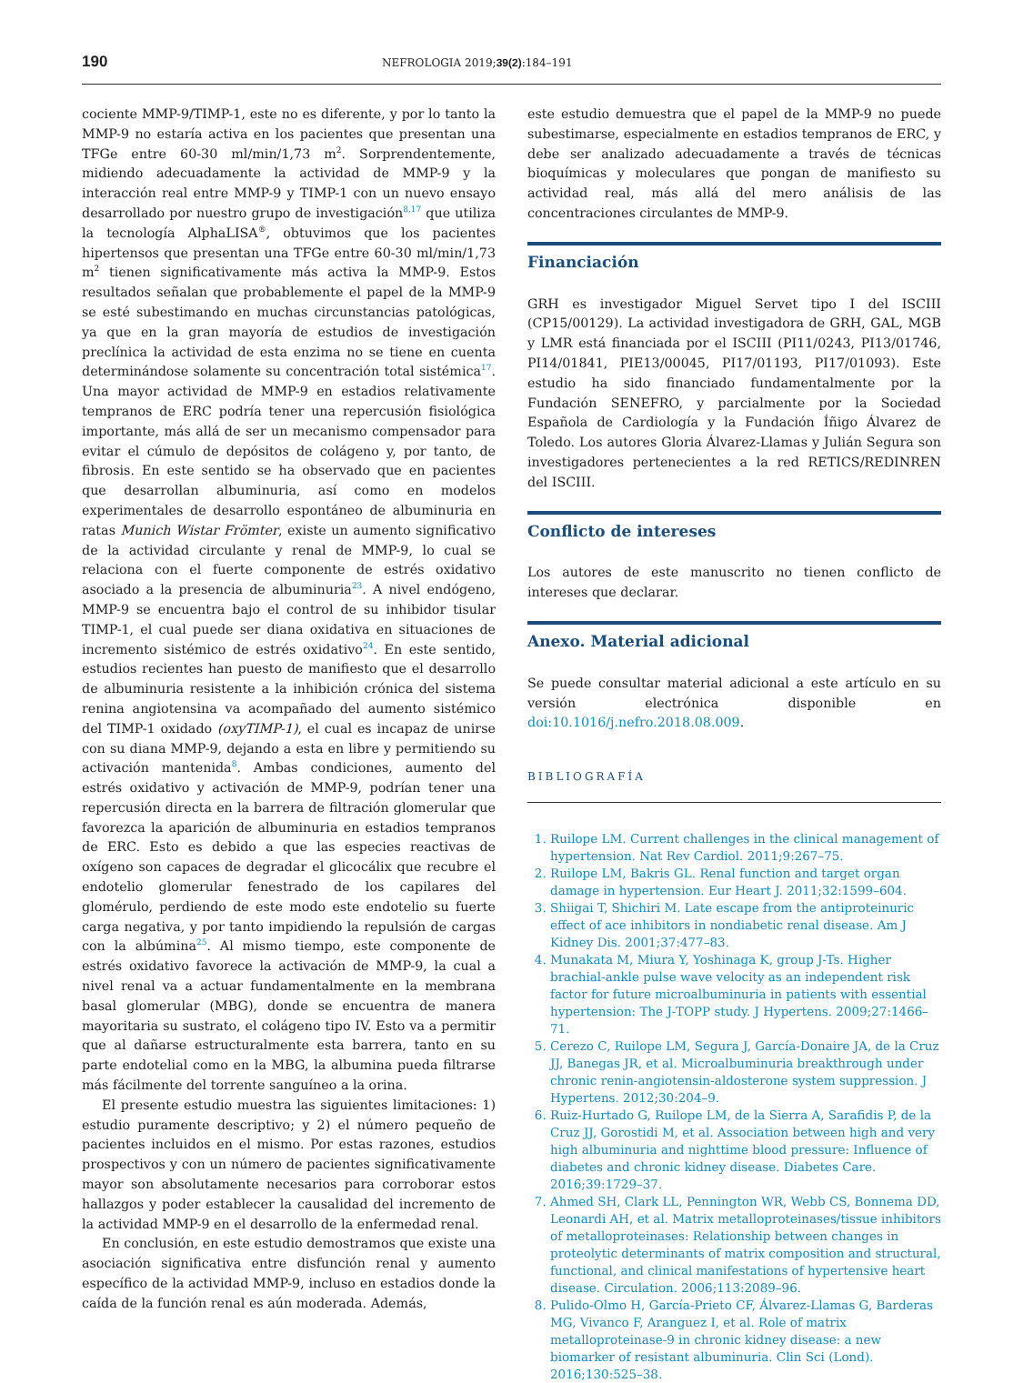190 NEFROLOGIA 2019;39(2):184–191
cociente MMP-9/TIMP-1, este no es diferente, y por lo tanto la MMP-9 no estaría activa en los pacientes que presentan una TFGe entre 60-30 ml/min/1,73 m<sup>2</sup>. Sorprendentemente, midiendo adecuadamente la actividad de MMP-9 y la interacción real entre MMP-9 y TIMP-1 con un nuevo ensayo desarrollado por nuestro grupo de investigación<sup>8,17</sup> que utiliza la tecnología AlphaLISA<sup>®</sup>, obtuvimos que los pacientes hipertensos que presentan una TFGe entre 60-30 ml/min/1,73 m<sup>2</sup> tienen significativamente más activa la MMP-9. Estos resultados señalan que probablemente el papel de la MMP-9 se esté subestimando en muchas circunstancias patológicas, ya que en la gran mayoría de estudios de investigación preclínica la actividad de esta enzima no se tiene en cuenta determinándose solamente su concentración total sistémica<sup>17</sup>. Una mayor actividad de MMP-9 en estadios relativamente tempranos de ERC podría tener una repercusión fisiológica importante, más allá de ser un mecanismo compensador para evitar el cúmulo de depósitos de colágeno y, por tanto, de fibrosis. En este sentido se ha observado que en pacientes que desarrollan albuminuria, así como en modelos experimentales de desarrollo espontáneo de albuminuria en ratas Munich Wistar Frömter, existe un aumento significativo de la actividad circulante y renal de MMP-9, lo cual se relaciona con el fuerte componente de estrés oxidativo asociado a la presencia de albuminuria<sup>23</sup>. A nivel endógeno, MMP-9 se encuentra bajo el control de su inhibidor tisular TIMP-1, el cual puede ser diana oxidativa en situaciones de incremento sistémico de estrés oxidativo<sup>24</sup>. En este sentido, estudios recientes han puesto de manifiesto que el desarrollo de albuminuria resistente a la inhibición crónica del sistema renina angiotensina va acompañado del aumento sistémico del TIMP-1 oxidado (oxyTIMP-1), el cual es incapaz de unirse con su diana MMP-9, dejando a esta en libre y permitiendo su activación mantenida<sup>8</sup>. Ambas condiciones, aumento del estrés oxidativo y activación de MMP-9, podrían tener una repercusión directa en la barrera de filtración glomerular que favorezca la aparición de albuminuria en estadios tempranos de ERC. Esto es debido a que las especies reactivas de oxígeno son capaces de degradar el glicocálix que recubre el endotelio glomerular fenestrado de los capilares del glomérulo, perdiendo de este modo este endotelio su fuerte carga negativa, y por tanto impidiendo la repulsión de cargas con la albúmina<sup>25</sup>. Al mismo tiempo, este componente de estrés oxidativo favorece la activación de MMP-9, la cual a nivel renal va a actuar fundamentalmente en la membrana basal glomerular (MBG), donde se encuentra de manera mayoritaria su sustrato, el colágeno tipo IV. Esto va a permitir que al dañarse estructuralmente esta barrera, tanto en su parte endotelial como en la MBG, la albumina pueda filtrarse más fácilmente del torrente sanguíneo a la orina.
El presente estudio muestra las siguientes limitaciones: 1) estudio puramente descriptivo; y 2) el número pequeño de pacientes incluidos en el mismo. Por estas razones, estudios prospectivos y con un número de pacientes significativamente mayor son absolutamente necesarios para corroborar estos hallazgos y poder establecer la causalidad del incremento de la actividad MMP-9 en el desarrollo de la enfermedad renal.
En conclusión, en este estudio demostramos que existe una asociación significativa entre disfunción renal y aumento específico de la actividad MMP-9, incluso en estadios donde la caída de la función renal es aún moderada. Además,
este estudio demuestra que el papel de la MMP-9 no puede subestimarse, especialmente en estadios tempranos de ERC, y debe ser analizado adecuadamente a través de técnicas bioquímicas y moleculares que pongan de manifiesto su actividad real, más allá del mero análisis de las concentraciones circulantes de MMP-9.
Financiación
GRH es investigador Miguel Servet tipo I del ISCIII (CP15/00129). La actividad investigadora de GRH, GAL, MGB y LMR está financiada por el ISCIII (PI11/0243, PI13/01746, PI14/01841, PIE13/00045, PI17/01193, PI17/01093). Este estudio ha sido financiado fundamentalmente por la Fundación SENEFRO, y parcialmente por la Sociedad Española de Cardiología y la Fundación Íñigo Álvarez de Toledo. Los autores Gloria Álvarez-Llamas y Julián Segura son investigadores pertenecientes a la red RETICS/REDINREN del ISCIII.
Conflicto de intereses
Los autores de este manuscrito no tienen conflicto de intereses que declarar.
Anexo. Material adicional
Se puede consultar material adicional a este artículo en su versión electrónica disponible en doi:10.1016/j.nefro.2018.08.009.
BIBLIOGRAFÍA
1. Ruilope LM. Current challenges in the clinical management of hypertension. Nat Rev Cardiol. 2011;9:267–75.
2. Ruilope LM, Bakris GL. Renal function and target organ damage in hypertension. Eur Heart J. 2011;32:1599–604.
3. Shiigai T, Shichiri M. Late escape from the antiproteinuric effect of ace inhibitors in nondiabetic renal disease. Am J Kidney Dis. 2001;37:477–83.
4. Munakata M, Miura Y, Yoshinaga K, group J-Ts. Higher brachial-ankle pulse wave velocity as an independent risk factor for future microalbuminuria in patients with essential hypertension: The J-TOPP study. J Hypertens. 2009;27:1466–71.
5. Cerezo C, Ruilope LM, Segura J, García-Donaire JA, de la Cruz JJ, Banegas JR, et al. Microalbuminuria breakthrough under chronic renin-angiotensin-aldosterone system suppression. J Hypertens. 2012;30:204–9.
6. Ruiz-Hurtado G, Ruilope LM, de la Sierra A, Sarafidis P, de la Cruz JJ, Gorostidi M, et al. Association between high and very high albuminuria and nighttime blood pressure: Influence of diabetes and chronic kidney disease. Diabetes Care. 2016;39:1729–37.
7. Ahmed SH, Clark LL, Pennington WR, Webb CS, Bonnema DD, Leonardi AH, et al. Matrix metalloproteinases/tissue inhibitors of metalloproteinases: Relationship between changes in proteolytic determinants of matrix composition and structural, functional, and clinical manifestations of hypertensive heart disease. Circulation. 2006;113:2089–96.
8. Pulido-Olmo H, García-Prieto CF, Álvarez-Llamas G, Barderas MG, Vivanco F, Aranguez I, et al. Role of matrix metalloproteinase-9 in chronic kidney disease: a new biomarker of resistant albuminuria. Clin Sci (Lond). 2016;130:525–38.